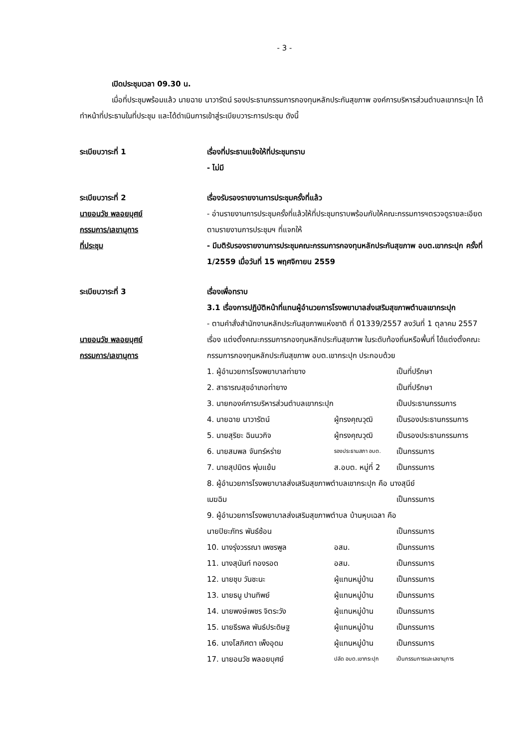- 3 -
เปิดประชุมเวลา 09.30 น.
เมื่อที่ประชุมพร้อมแล้ว นายฉาย นาวารัตน์ รองประธานกรรมการกองทุนหลักประกันสุขภาพ องค์การบริหารส่วนตำบลเขากระปุก ได้ทำหน้าที่ประธานในที่ประชุม และได้ดำเนินการเข้าสู่ระเบียบวาระการประชุม ดังนี้
ระเบียบวาระที่ 1 เรื่องที่ประธานแจ้งให้ที่ประชุมทราบ
- ไม่มี
ระเบียบวาระที่ 2
นายอนวัช พลอยบุศย์
กรรมการ/เลขานุการ
ที่ประชุม
เรื่องรับรองรายงานการประชุมครั้งที่แล้ว
- อ่านรายงานการประชุมครั้งที่แล้วให้ที่ประชุมทราบพร้อมกับให้คณะกรรมการฯตรวจดูรายละเอียดตามรายงานการประชุมฯ ที่แจกให้
- มีมติรับรองรายงานการประชุมคณะกรรมการกองทุนหลักประกันสุขภาพ อบต.เขากระปุก ครั้งที่ 1/2559 เมื่อวันที่ 15 พฤศจิกายน 2559
ระเบียบวาระที่ 3
นายอนวัช พลอยบุศย์
กรรมการ/เลขานุการ
เรื่องเพื่อทราบ
3.1 เรื่องการปฏิบัติหน้าที่แทนผู้อำนวยการโรงพยาบาลส่งเสริมสุขภาพตำบลเขากระปุก
- ตามคำสั่งสำนักงานหลักประกันสุขภาพแห่งชาติ ที่ 01339/2557 ลงวันที่ 1 ตุลาคม 2557 เรื่อง แต่งตั้งคณะกรรมการกองทุนหลักประกันสุขภาพ ในระดับท้องถิ่นหรือพื้นที่ ได้แต่งตั้งคณะกรรมการกองทุนหลักประกันสุขภาพ อบต.เขากระปุก ประกอบด้วย
| 1. ผู้อำนวยการโรงพยาบาลท่ายาง | | เป็นที่ปรึกษา |
| 2. สาธารณสุขอำเภอท่ายาง | | เป็นที่ปรึกษา |
| 3. นายกองค์การบริหารส่วนตำบลเขากระปุก | | เป็นประธานกรรมการ |
| 4. นายฉาย นาวารัตน์ | ผู้ทรงคุณวุฒิ | เป็นรองประธานกรรมการ |
| 5. นายสุริยะ ฉินนวกิจ | ผู้ทรงคุณวุฒิ | เป็นรองประธานกรรมการ |
| 6. นายสมพล จันทร์หร่าย | รองประธานสภา อบต. | เป็นกรรมการ |
| 7. นายสุปมิตร พุ่มแย้ม | ส.อบต. หมู่ที่ 2 | เป็นกรรมการ |
| 8. ผู้อำนวยการโรงพยาบาลส่งเสริมสุขภาพตำบลเขากระปุก คือ นางสุนีย์ | | |
| เมฆฉิม | | เป็นกรรมการ |
| 9. ผู้อำนวยการโรงพยาบาลส่งเสริมสุขภาพตำบล บ้านหุบเฉลา คือ | | |
| นายปิยะภัทร พันธ์ซ้อน | | เป็นกรรมการ |
| 10. นางรุ่งวรรณา เพชรพูล | อสม. | เป็นกรรมการ |
| 11. นางสุนันท์ ทองรอด | อสม. | เป็นกรรมการ |
| 12. นายชุบ วันชะนะ | ผู้แทนหมู่บ้าน | เป็นกรรมการ |
| 13. นายธนู ปานทิพย์ | ผู้แทนหมู่บ้าน | เป็นกรรมการ |
| 14. นายพงษ์เพชร จิตระวัง | ผู้แทนหมู่บ้าน | เป็นกรรมการ |
| 15. นายธีรพล พันธ์ประดิษฐ | ผู้แทนหมู่บ้าน | เป็นกรรมการ |
| 16. นางโสภิศตา เพ็งอุดม | ผู้แทนหมู่บ้าน | เป็นกรรมการ |
| 17. นายอนวัช พลอยบุศย์ | ปลัด อบต.เขากระปุก | เป็นกรรมการและเลขานุการ |